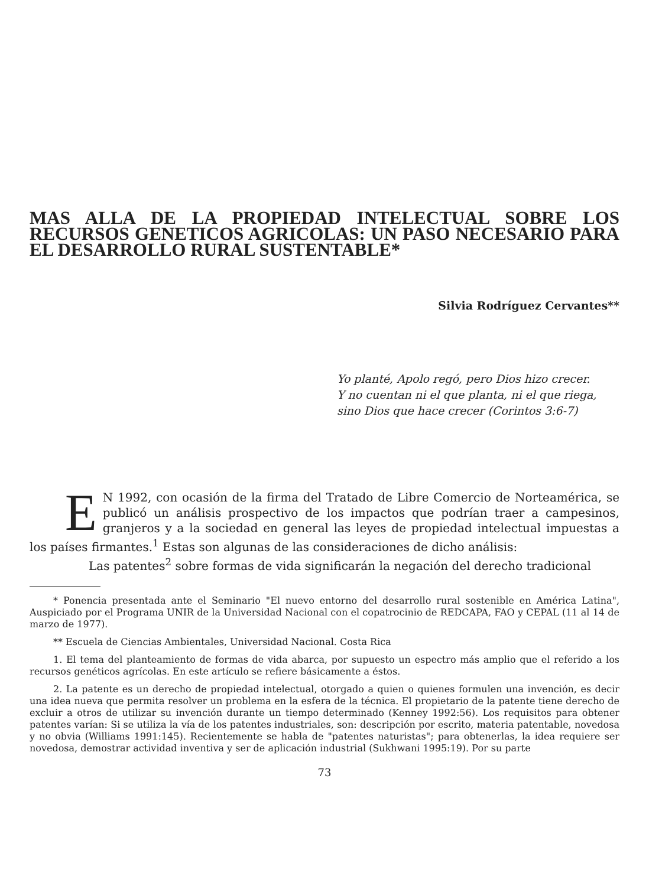MAS ALLA DE LA PROPIEDAD INTELECTUAL SOBRE LOS RECURSOS GENETICOS AGRICOLAS: UN PASO NECESARIO PARA EL DESARROLLO RURAL SUSTENTABLE*
Silvia Rodríguez Cervantes**
Yo planté, Apolo regó, pero Dios hizo crecer.
Y no cuentan ni el que planta, ni el que riega,
sino Dios que hace crecer (Corintos 3:6-7)
EN 1992, con ocasión de la firma del Tratado de Libre Comercio de Norteamérica, se publicó un análisis prospectivo de los impactos que podrían traer a campesinos, granjeros y a la sociedad en general las leyes de propiedad intelectual impuestas a los países firmantes.<sup>1</sup> Estas son algunas de las consideraciones de dicho análisis:
Las patentes<sup>2</sup> sobre formas de vida significarán la negación del derecho tradicional
* Ponencia presentada ante el Seminario "El nuevo entorno del desarrollo rural sostenible en América Latina", Auspiciado por el Programa UNIR de la Universidad Nacional con el copatrocinio de REDCAPA, FAO y CEPAL (11 al 14 de marzo de 1977).
** Escuela de Ciencias Ambientales, Universidad Nacional. Costa Rica
1. El tema del planteamiento de formas de vida abarca, por supuesto un espectro más amplio que el referido a los recursos genéticos agrícolas. En este artículo se refiere básicamente a éstos.
2. La patente es un derecho de propiedad intelectual, otorgado a quien o quienes formulen una invención, es decir una idea nueva que permita resolver un problema en la esfera de la técnica. El propietario de la patente tiene derecho de excluir a otros de utilizar su invención durante un tiempo determinado (Kenney 1992:56). Los requisitos para obtener patentes varían: Si se utiliza la vía de los patentes industriales, son: descripción por escrito, materia patentable, novedosa y no obvia (Williams 1991:145). Recientemente se habla de "patentes naturistas"; para obtenerlas, la idea requiere ser novedosa, demostrar actividad inventiva y ser de aplicación industrial (Sukhwani 1995:19). Por su parte
73